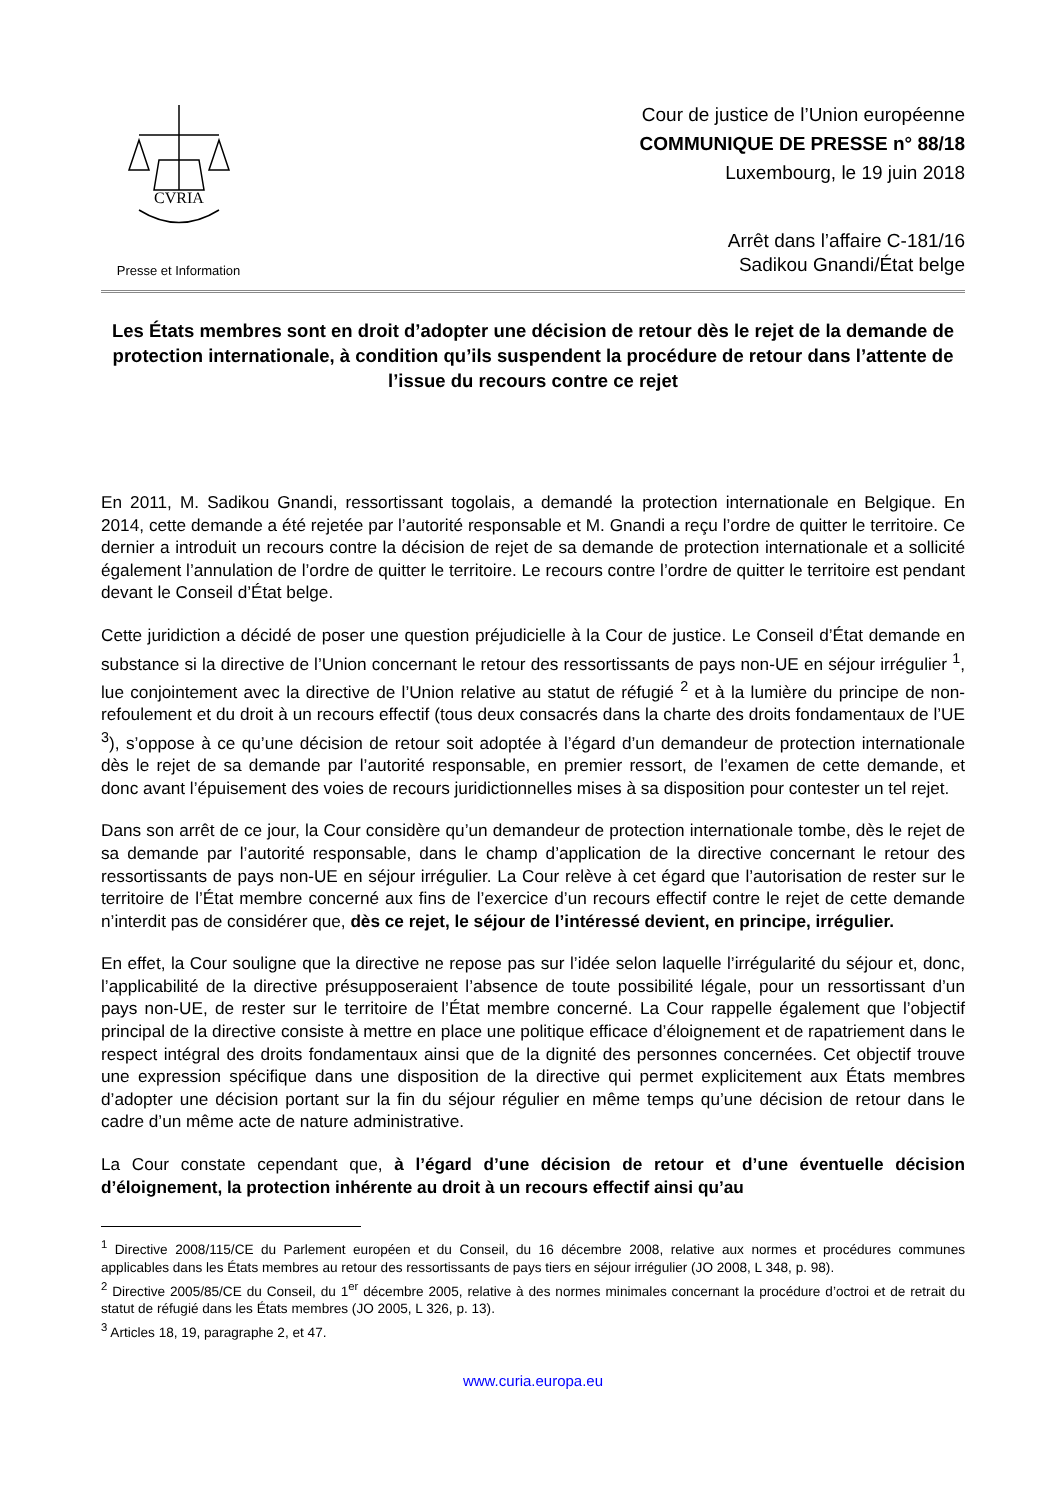CVRIA
Presse et Information
Cour de justice de l’Union européenne
COMMUNIQUE DE PRESSE n° 88/18
Luxembourg, le 19 juin 2018
Arrêt dans l’affaire C-181/16
Sadikou Gnandi/État belge
Les États membres sont en droit d’adopter une décision de retour dès le rejet de la demande de protection internationale, à condition qu’ils suspendent la procédure de retour dans l’attente de l’issue du recours contre ce rejet
En 2011, M. Sadikou Gnandi, ressortissant togolais, a demandé la protection internationale en Belgique. En 2014, cette demande a été rejetée par l’autorité responsable et M. Gnandi a reçu l’ordre de quitter le territoire. Ce dernier a introduit un recours contre la décision de rejet de sa demande de protection internationale et a sollicité également l’annulation de l’ordre de quitter le territoire. Le recours contre l’ordre de quitter le territoire est pendant devant le Conseil d’État belge.
Cette juridiction a décidé de poser une question préjudicielle à la Cour de justice. Le Conseil d’État demande en substance si la directive de l’Union concernant le retour des ressortissants de pays non-UE en séjour irrégulier <sup>1</sup>, lue conjointement avec la directive de l’Union relative au statut de réfugié <sup>2</sup> et à la lumière du principe de non-refoulement et du droit à un recours effectif (tous deux consacrés dans la charte des droits fondamentaux de l’UE <sup>3</sup>), s’oppose à ce qu’une décision de retour soit adoptée à l’égard d’un demandeur de protection internationale dès le rejet de sa demande par l’autorité responsable, en premier ressort, de l’examen de cette demande, et donc avant l’épuisement des voies de recours juridictionnelles mises à sa disposition pour contester un tel rejet.
Dans son arrêt de ce jour, la Cour considère qu’un demandeur de protection internationale tombe, dès le rejet de sa demande par l’autorité responsable, dans le champ d’application de la directive concernant le retour des ressortissants de pays non-UE en séjour irrégulier. La Cour relève à cet égard que l’autorisation de rester sur le territoire de l’État membre concerné aux fins de l’exercice d’un recours effectif contre le rejet de cette demande n’interdit pas de considérer que, dès ce rejet, le séjour de l’intéressé devient, en principe, irrégulier.
En effet, la Cour souligne que la directive ne repose pas sur l’idée selon laquelle l’irrégularité du séjour et, donc, l’applicabilité de la directive présupposeraient l’absence de toute possibilité légale, pour un ressortissant d’un pays non-UE, de rester sur le territoire de l’État membre concerné. La Cour rappelle également que l’objectif principal de la directive consiste à mettre en place une politique efficace d’éloignement et de rapatriement dans le respect intégral des droits fondamentaux ainsi que de la dignité des personnes concernées. Cet objectif trouve une expression spécifique dans une disposition de la directive qui permet explicitement aux États membres d’adopter une décision portant sur la fin du séjour régulier en même temps qu’une décision de retour dans le cadre d’un même acte de nature administrative.
La Cour constate cependant que, à l’égard d’une décision de retour et d’une éventuelle décision d’éloignement, la protection inhérente au droit à un recours effectif ainsi qu’au
<sup>1</sup> Directive 2008/115/CE du Parlement européen et du Conseil, du 16 décembre 2008, relative aux normes et procédures communes applicables dans les États membres au retour des ressortissants de pays tiers en séjour irrégulier (JO 2008, L 348, p. 98).
<sup>2</sup> Directive 2005/85/CE du Conseil, du 1<sup>er</sup> décembre 2005, relative à des normes minimales concernant la procédure d’octroi et de retrait du statut de réfugié dans les États membres (JO 2005, L 326, p. 13).
<sup>3</sup> Articles 18, 19, paragraphe 2, et 47.
www.curia.europa.eu